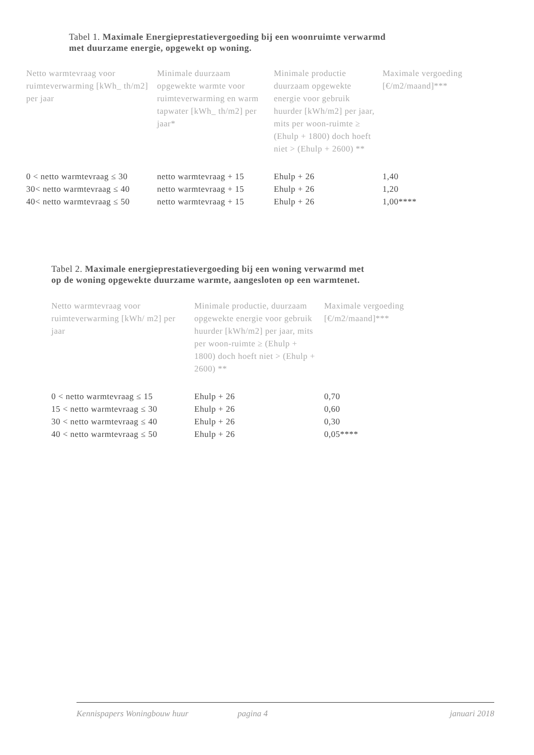Tabel 1. Maximale Energieprestatievergoeding bij een woonruimte verwarmd
met duurzame energie, opgewekt op woning.
| Netto warmtevraag voor ruimteverwarming [kWh_ th/m2] per jaar | Minimale duurzaam opgewekte warmte voor ruimteverwarming en warm tapwater [kWh_ th/m2] per jaar* | Minimale productie duurzaam opgewekte energie voor gebruik huurder [kWh/m2] per jaar, mits per woon-ruimte ≥ (Ehulp + 1800) doch hoeft niet > (Ehulp + 2600) ** | Maximale vergoeding [€/m2/maand]*** |
| --- | --- | --- | --- |
| 0 < netto warmtevraag ≤ 30 | netto warmtevraag + 15 | Ehulp + 26 | 1,40 |
| 30< netto warmtevraag ≤ 40 | netto warmtevraag + 15 | Ehulp + 26 | 1,20 |
| 40< netto warmtevraag ≤ 50 | netto warmtevraag + 15 | Ehulp + 26 | 1,00**** |
Tabel 2. Maximale energieprestatievergoeding bij een woning verwarmd met
op de woning opgewekte duurzame warmte, aangesloten op een warmtenet.
| Netto warmtevraag voor ruimteverwarming [kWh/ m2] per jaar | Minimale productie, duurzaam opgewekte energie voor gebruik huurder [kWh/m2] per jaar, mits per woon-ruimte ≥ (Ehulp + 1800) doch hoeft niet > (Ehulp + 2600) ** | Maximale vergoeding [€/m2/maand]*** |
| --- | --- | --- |
| 0 < netto warmtevraag ≤ 15 | Ehulp + 26 | 0,70 |
| 15 < netto warmtevraag ≤ 30 | Ehulp + 26 | 0,60 |
| 30 < netto warmtevraag ≤ 40 | Ehulp + 26 | 0,30 |
| 40 < netto warmtevraag ≤ 50 | Ehulp + 26 | 0,05**** |
Kennispapers Woningbouw huur pagina 4 januari 2018